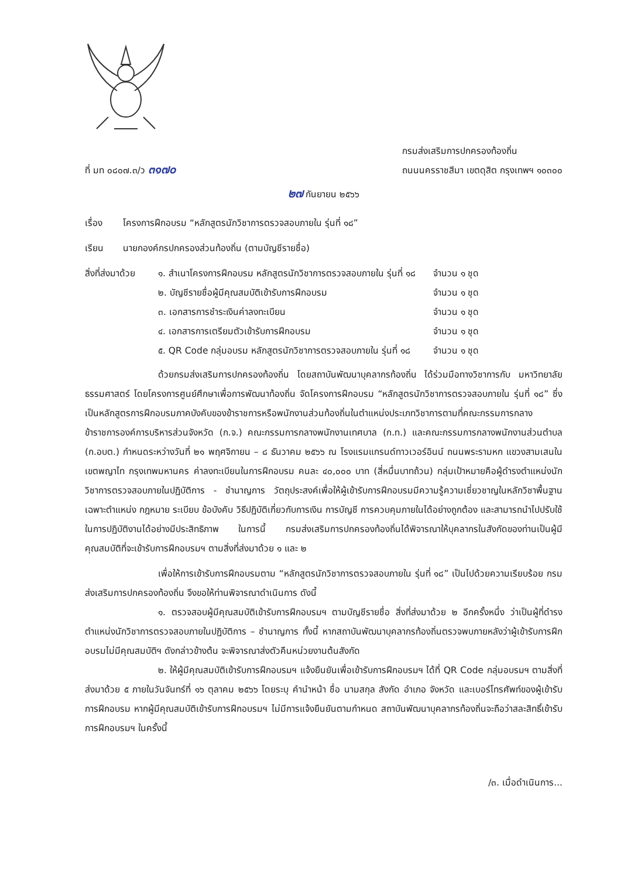ที่ มท ๐๘๐๗.๓/ว ๓๑๗๐
กรมส่งเสริมการปกครองท้องถิ่น
ถนนนครราชสีมา เขตดุสิต กรุงเทพฯ ๑๐๓๐๐
๒๗ กันยายน ๒๕๖๖
เรื่อง โครงการฝึกอบรม “หลักสูตรนักวิชาการตรวจสอบภายใน รุ่นที่ ๑๘”
เรียน นายกองค์กรปกครองส่วนท้องถิ่น (ตามบัญชีรายชื่อ)
สิ่งที่ส่งมาด้วย
| ๑. สำเนาโครงการฝึกอบรม หลักสูตรนักวิชาการตรวจสอบภายใน รุ่นที่ ๑๘ | จำนวน ๑ ชุด |
| ๒. บัญชีรายชื่อผู้มีคุณสมบัติเข้ารับการฝึกอบรม | จำนวน ๑ ชุด |
| ๓. เอกสารการชำระเงินค่าลงทะเบียน | จำนวน ๑ ชุด |
| ๔. เอกสารการเตรียมตัวเข้ารับการฝึกอบรม | จำนวน ๑ ชุด |
| ๕. QR Code กลุ่มอบรม หลักสูตรนักวิชาการตรวจสอบภายใน รุ่นที่ ๑๘ | จำนวน ๑ ชุด |
ด้วยกรมส่งเสริมการปกครองท้องถิ่น โดยสถาบันพัฒนาบุคลากรท้องถิ่น ได้ร่วมมือทางวิชาการกับ มหาวิทยาลัยธรรมศาสตร์ โดยโครงการศูนย์ศึกษาเพื่อการพัฒนาท้องถิ่น จัดโครงการฝึกอบรม “หลักสูตรนักวิชาการตรวจสอบภายใน รุ่นที่ ๑๘” ซึ่งเป็นหลักสูตรการฝึกอบรมภาคบังคับของข้าราชการหรือพนักงานส่วนท้องถิ่นในตำแหน่งประเภทวิชาการตามที่คณะกรรมการกลางข้าราชการองค์การบริหารส่วนจังหวัด (ก.จ.) คณะกรรมการกลางพนักงานเทศบาล (ก.ท.) และคณะกรรมการกลางพนักงานส่วนตำบล (ก.อบต.) กำหนดระหว่างวันที่ ๒๑ พฤศจิกายน – ๘ ธันวาคม ๒๕๖๖ ณ โรงแรมแกรนด์ทาวเวอร์อินน์ ถนนพระรามหก แขวงสามเสนใน เขตพญาไท กรุงเทพมหานคร ค่าลงทะเบียนในการฝึกอบรม คนละ ๔๐,๐๐๐ บาท (สี่หมื่นบาทถ้วน) กลุ่มเป้าหมายคือผู้ดำรงตำแหน่งนักวิชาการตรวจสอบภายในปฏิบัติการ - ชำนาญการ วัตถุประสงค์เพื่อให้ผู้เข้ารับการฝึกอบรมมีความรู้ความเชี่ยวชาญในหลักวิชาพื้นฐานเฉพาะตำแหน่ง กฎหมาย ระเบียบ ข้อบังคับ วิธีปฏิบัติเกี่ยวกับการเงิน การบัญชี การควบคุมภายในได้อย่างถูกต้อง และสามารถนำไปปรับใช้ในการปฏิบัติงานได้อย่างมีประสิทธิภาพ ในการนี้ กรมส่งเสริมการปกครองท้องถิ่นได้พิจารณาให้บุคลากรในสังกัดของท่านเป็นผู้มีคุณสมบัติที่จะเข้ารับการฝึกอบรมฯ ตามสิ่งที่ส่งมาด้วย ๑ และ ๒
เพื่อให้การเข้ารับการฝึกอบรมตาม “หลักสูตรนักวิชาการตรวจสอบภายใน รุ่นที่ ๑๘” เป็นไปด้วยความเรียบร้อย กรมส่งเสริมการปกครองท้องถิ่น จึงขอให้ท่านพิจารณาดำเนินการ ดังนี้
๑. ตรวจสอบผู้มีคุณสมบัติเข้ารับการฝึกอบรมฯ ตามบัญชีรายชื่อ สิ่งที่ส่งมาด้วย ๒ อีกครั้งหนึ่ง ว่าเป็นผู้ที่ดำรงตำแหน่งนักวิชาการตรวจสอบภายในปฏิบัติการ – ชำนาญการ ทั้งนี้ หากสถาบันพัฒนาบุคลากรท้องถิ่นตรวจพบภายหลังว่าผู้เข้ารับการฝึกอบรมไม่มีคุณสมบัติฯ ดังกล่าวข้างต้น จะพิจารณาส่งตัวคืนหน่วยงานต้นสังกัด
๒. ให้ผู้มีคุณสมบัติเข้ารับการฝึกอบรมฯ แจ้งยืนยันเพื่อเข้ารับการฝึกอบรมฯ ได้ที่ QR Code กลุ่มอบรมฯ ตามสิ่งที่ส่งมาด้วย ๕ ภายในวันจันทร์ที่ ๑๖ ตุลาคม ๒๕๖๖ โดยระบุ คำนำหน้า ชื่อ นามสกุล สังกัด อำเภอ จังหวัด และเบอร์โทรศัพท์ของผู้เข้ารับการฝึกอบรม หากผู้มีคุณสมบัติเข้ารับการฝึกอบรมฯ ไม่มีการแจ้งยืนยันตามกำหนด สถาบันพัฒนาบุคลากรท้องถิ่นจะถือว่าสละสิทธิ์เข้ารับการฝึกอบรมฯ ในครั้งนี้
/๓. เมื่อดำเนินการ...